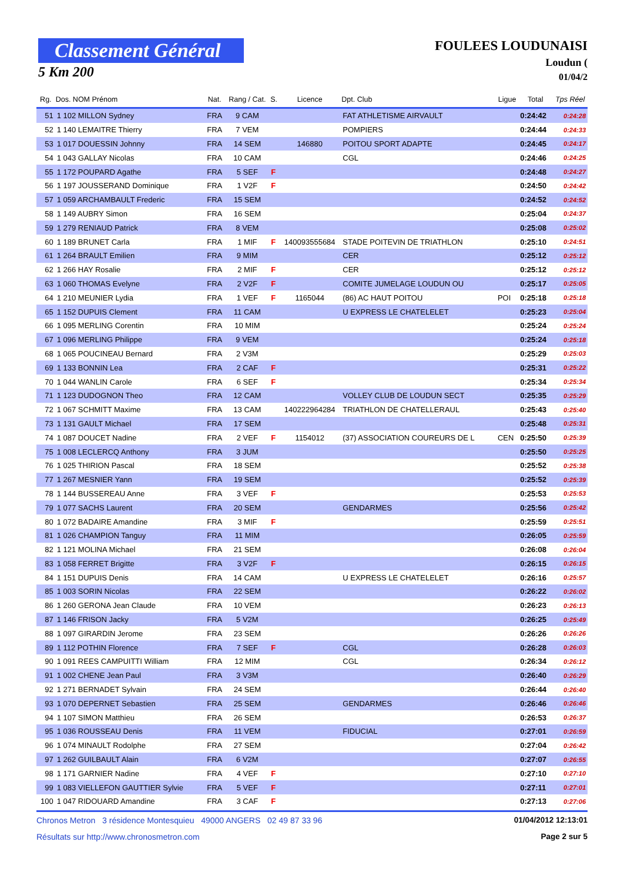Classement Général
5 Km 200
FOULEES LOUDUNAISI
Loudun (
01/04/2
| Rg. | Dos. NOM Prénom | Nat. | Rang / Cat. | S. | Licence | Dpt. Club | Ligue | Total | Tps Réel |
| --- | --- | --- | --- | --- | --- | --- | --- | --- | --- |
| 51 | 1 102 MILLON Sydney | FRA | 9 CAM | | | FAT ATHLETISME AIRVAULT | | 0:24:42 | 0:24:28 |
| 52 | 1 140 LEMAITRE Thierry | FRA | 7 VEM | | | POMPIERS | | 0:24:44 | 0:24:33 |
| 53 | 1 017 DOUESSIN Johnny | FRA | 14 SEM | | 146880 | POITOU SPORT ADAPTE | | 0:24:45 | 0:24:17 |
| 54 | 1 043 GALLAY Nicolas | FRA | 10 CAM | | | CGL | | 0:24:46 | 0:24:25 |
| 55 | 1 172 POUPARD Agathe | FRA | 5 SEF | F | | | | 0:24:48 | 0:24:27 |
| 56 | 1 197 JOUSSERAND Dominique | FRA | 1 V2F | F | | | | 0:24:50 | 0:24:42 |
| 57 | 1 059 ARCHAMBAULT Frederic | FRA | 15 SEM | | | | | 0:24:52 | 0:24:52 |
| 58 | 1 149 AUBRY Simon | FRA | 16 SEM | | | | | 0:25:04 | 0:24:37 |
| 59 | 1 279 RENIAUD Patrick | FRA | 8 VEM | | | | | 0:25:08 | 0:25:02 |
| 60 | 1 189 BRUNET Carla | FRA | 1 MIF | F | 140093555684 | STADE POITEVIN DE TRIATHLON | | 0:25:10 | 0:24:51 |
| 61 | 1 264 BRAULT Emilien | FRA | 9 MIM | | | CER | | 0:25:12 | 0:25:12 |
| 62 | 1 266 HAY Rosalie | FRA | 2 MIF | F | | CER | | 0:25:12 | 0:25:12 |
| 63 | 1 060 THOMAS Evelyne | FRA | 2 V2F | F | | COMITE JUMELAGE LOUDUN OU | | 0:25:17 | 0:25:05 |
| 64 | 1 210 MEUNIER Lydia | FRA | 1 VEF | F | 1165044 | (86) AC HAUT POITOU | POI | 0:25:18 | 0:25:18 |
| 65 | 1 152 DUPUIS Clement | FRA | 11 CAM | | | U EXPRESS LE CHATELELET | | 0:25:23 | 0:25:04 |
| 66 | 1 095 MERLING Corentin | FRA | 10 MIM | | | | | 0:25:24 | 0:25:24 |
| 67 | 1 096 MERLING Philippe | FRA | 9 VEM | | | | | 0:25:24 | 0:25:18 |
| 68 | 1 065 POUCINEAU Bernard | FRA | 2 V3M | | | | | 0:25:29 | 0:25:03 |
| 69 | 1 133 BONNIN Lea | FRA | 2 CAF | F | | | | 0:25:31 | 0:25:22 |
| 70 | 1 044 WANLIN Carole | FRA | 6 SEF | F | | | | 0:25:34 | 0:25:34 |
| 71 | 1 123 DUDOGNON Theo | FRA | 12 CAM | | | VOLLEY CLUB DE LOUDUN SECT | | 0:25:35 | 0:25:29 |
| 72 | 1 067 SCHMITT Maxime | FRA | 13 CAM | | 140222964284 | TRIATHLON DE CHATELLERAUL | | 0:25:43 | 0:25:40 |
| 73 | 1 131 GAULT Michael | FRA | 17 SEM | | | | | 0:25:48 | 0:25:31 |
| 74 | 1 087 DOUCET Nadine | FRA | 2 VEF | F | 1154012 | (37) ASSOCIATION COUREURS DE L | CEN | 0:25:50 | 0:25:39 |
| 75 | 1 008 LECLERCQ Anthony | FRA | 3 JUM | | | | | 0:25:50 | 0:25:25 |
| 76 | 1 025 THIRION Pascal | FRA | 18 SEM | | | | | 0:25:52 | 0:25:38 |
| 77 | 1 267 MESNIER Yann | FRA | 19 SEM | | | | | 0:25:52 | 0:25:39 |
| 78 | 1 144 BUSSEREAU Anne | FRA | 3 VEF | F | | | | 0:25:53 | 0:25:53 |
| 79 | 1 077 SACHS Laurent | FRA | 20 SEM | | | GENDARMES | | 0:25:56 | 0:25:42 |
| 80 | 1 072 BADAIRE Amandine | FRA | 3 MIF | F | | | | 0:25:59 | 0:25:51 |
| 81 | 1 026 CHAMPION Tanguy | FRA | 11 MIM | | | | | 0:26:05 | 0:25:59 |
| 82 | 1 121 MOLINA Michael | FRA | 21 SEM | | | | | 0:26:08 | 0:26:04 |
| 83 | 1 058 FERRET Brigitte | FRA | 3 V2F | F | | | | 0:26:15 | 0:26:15 |
| 84 | 1 151 DUPUIS Denis | FRA | 14 CAM | | | U EXPRESS LE CHATELELET | | 0:26:16 | 0:25:57 |
| 85 | 1 003 SORIN Nicolas | FRA | 22 SEM | | | | | 0:26:22 | 0:26:02 |
| 86 | 1 260 GERONA Jean Claude | FRA | 10 VEM | | | | | 0:26:23 | 0:26:13 |
| 87 | 1 146 FRISON Jacky | FRA | 5 V2M | | | | | 0:26:25 | 0:25:49 |
| 88 | 1 097 GIRARDIN Jerome | FRA | 23 SEM | | | | | 0:26:26 | 0:26:26 |
| 89 | 1 112 POTHIN Florence | FRA | 7 SEF | F | | CGL | | 0:26:28 | 0:26:03 |
| 90 | 1 091 REES CAMPUITTI William | FRA | 12 MIM | | | CGL | | 0:26:34 | 0:26:12 |
| 91 | 1 002 CHENE Jean Paul | FRA | 3 V3M | | | | | 0:26:40 | 0:26:29 |
| 92 | 1 271 BERNADET Sylvain | FRA | 24 SEM | | | | | 0:26:44 | 0:26:40 |
| 93 | 1 070 DEPERNET Sebastien | FRA | 25 SEM | | | GENDARMES | | 0:26:46 | 0:26:46 |
| 94 | 1 107 SIMON Matthieu | FRA | 26 SEM | | | | | 0:26:53 | 0:26:37 |
| 95 | 1 036 ROUSSEAU Denis | FRA | 11 VEM | | | FIDUCIAL | | 0:27:01 | 0:26:59 |
| 96 | 1 074 MINAULT Rodolphe | FRA | 27 SEM | | | | | 0:27:04 | 0:26:42 |
| 97 | 1 262 GUILBAULT Alain | FRA | 6 V2M | | | | | 0:27:07 | 0:26:55 |
| 98 | 1 171 GARNIER Nadine | FRA | 4 VEF | F | | | | 0:27:10 | 0:27:10 |
| 99 | 1 083 VIELLEFON GAUTTIER Sylvie | FRA | 5 VEF | F | | | | 0:27:11 | 0:27:01 |
| 100 | 1 047 RIDOUARD Amandine | FRA | 3 CAF | F | | | | 0:27:13 | 0:27:06 |
01/04/2012 12:13:01 Chronos Metron 3 résidence Montesquieu 49000 ANGERS 02 49 87 33 96
Page 2 sur 5 Résultats sur http://www.chronosmetron.com